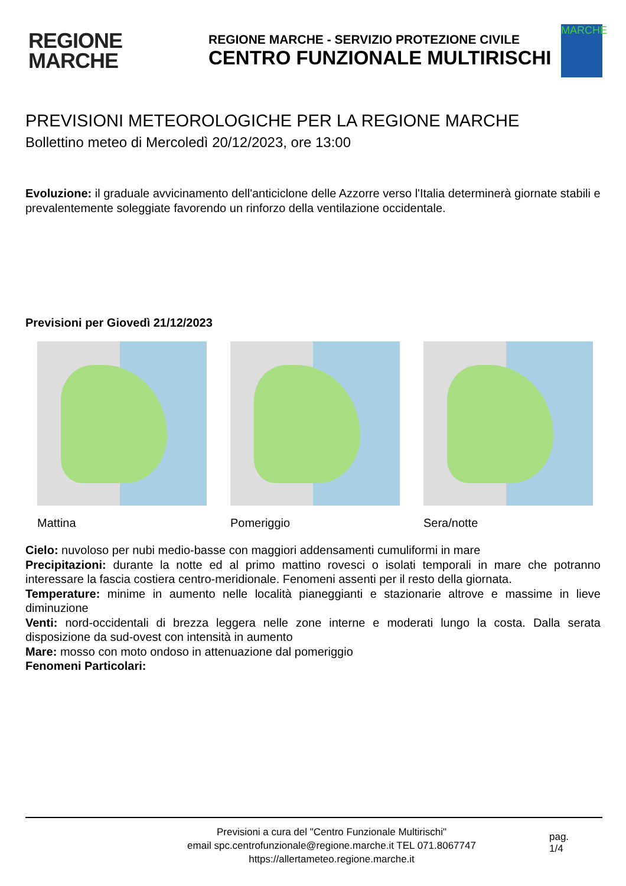REGIONE
MARCHE
REGIONE MARCHE - SERVIZIO PROTEZIONE CIVILE
CENTRO FUNZIONALE MULTIRISCHI
MARCHE
PREVISIONI METEOROLOGICHE PER LA REGIONE MARCHE
Bollettino meteo di Mercoledì 20/12/2023, ore 13:00
Evoluzione: il graduale avvicinamento dell'anticiclone delle Azzorre verso l'Italia determinerà giornate stabili e prevalentemente soleggiate favorendo un rinforzo della ventilazione occidentale.
Previsioni per Giovedì 21/12/2023
Mattina Pomeriggio Sera/notte
Cielo: nuvoloso per nubi medio-basse con maggiori addensamenti cumuliformi in mare
Precipitazioni: durante la notte ed al primo mattino rovesci o isolati temporali in mare che potranno interessare la fascia costiera centro-meridionale. Fenomeni assenti per il resto della giornata.
Temperature: minime in aumento nelle località pianeggianti e stazionarie altrove e massime in lieve diminuzione
Venti: nord-occidentali di brezza leggera nelle zone interne e moderati lungo la costa. Dalla serata disposizione da sud-ovest con intensità in aumento
Mare: mosso con moto ondoso in attenuazione dal pomeriggio
Fenomeni Particolari:
Previsioni a cura del "Centro Funzionale Multirischi"
email spc.centrofunzionale@regione.marche.it TEL 071.8067747
https://allertameteo.regione.marche.it
pag.
1/4